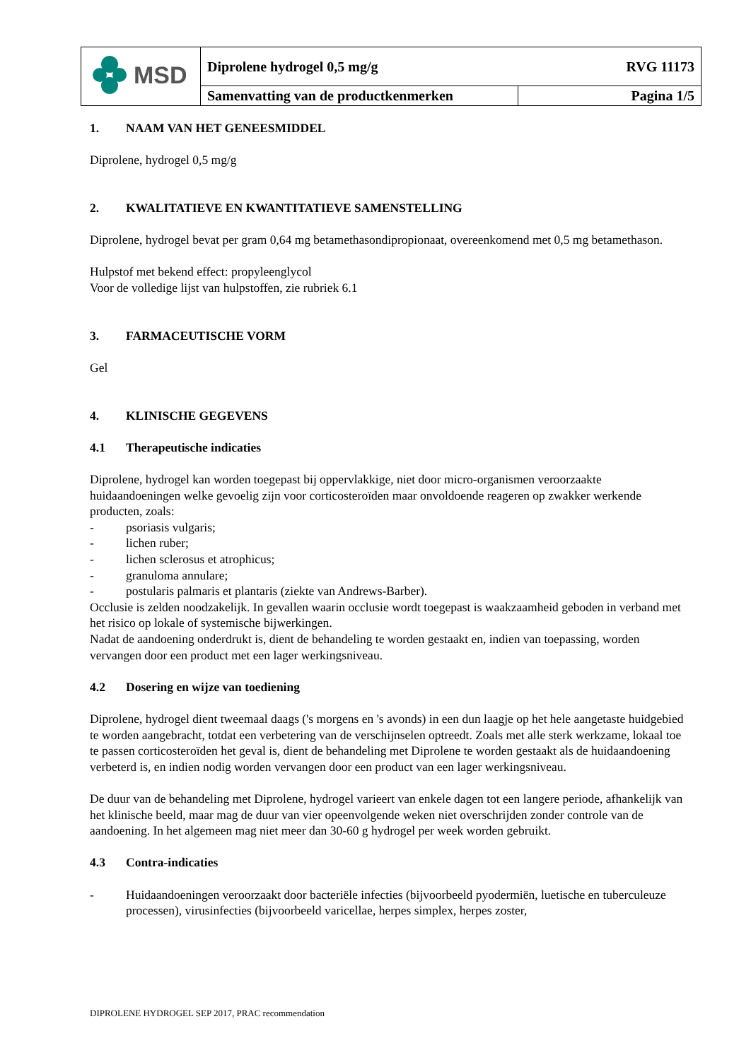| MSD | RVG 11173 Diprolene hydrogel 0,5 mg/g | |
| | Samenvatting van de productkenmerken | Pagina 1/5 |
1. NAAM VAN HET GENEESMIDDEL
Diprolene, hydrogel 0,5 mg/g
2. KWALITATIEVE EN KWANTITATIEVE SAMENSTELLING
Diprolene, hydrogel bevat per gram 0,64 mg betamethasondipropionaat, overeenkomend met 0,5 mg betamethason.
Hulpstof met bekend effect: propyleenglycol
Voor de volledige lijst van hulpstoffen, zie rubriek 6.1
3. FARMACEUTISCHE VORM
Gel
4. KLINISCHE GEGEVENS
4.1 Therapeutische indicaties
Diprolene, hydrogel kan worden toegepast bij oppervlakkige, niet door micro-organismen veroorzaakte huidaandoeningen welke gevoelig zijn voor corticosteroïden maar onvoldoende reageren op zwakker werkende producten, zoals:
- psoriasis vulgaris;
- lichen ruber;
- lichen sclerosus et atrophicus;
- granuloma annulare;
- postularis palmaris et plantaris (ziekte van Andrews-Barber).
Occlusie is zelden noodzakelijk. In gevallen waarin occlusie wordt toegepast is waakzaamheid geboden in verband met het risico op lokale of systemische bijwerkingen.
Nadat de aandoening onderdrukt is, dient de behandeling te worden gestaakt en, indien van toepassing, worden vervangen door een product met een lager werkingsniveau.
4.2 Dosering en wijze van toediening
Diprolene, hydrogel dient tweemaal daags ('s morgens en 's avonds) in een dun laagje op het hele aangetaste huidgebied te worden aangebracht, totdat een verbetering van de verschijnselen optreedt. Zoals met alle sterk werkzame, lokaal toe te passen corticosteroïden het geval is, dient de behandeling met Diprolene te worden gestaakt als de huidaandoening verbeterd is, en indien nodig worden vervangen door een product van een lager werkingsniveau.
De duur van de behandeling met Diprolene, hydrogel varieert van enkele dagen tot een langere periode, afhankelijk van het klinische beeld, maar mag de duur van vier opeenvolgende weken niet overschrijden zonder controle van de aandoening. In het algemeen mag niet meer dan 30-60 g hydrogel per week worden gebruikt.
4.3 Contra-indicaties
- Huidaandoeningen veroorzaakt door bacteriële infecties (bijvoorbeeld pyodermiën, luetische en tuberculeuze processen), virusinfecties (bijvoorbeeld varicellae, herpes simplex, herpes zoster,
DIPROLENE HYDROGEL SEP 2017, PRAC recommendation